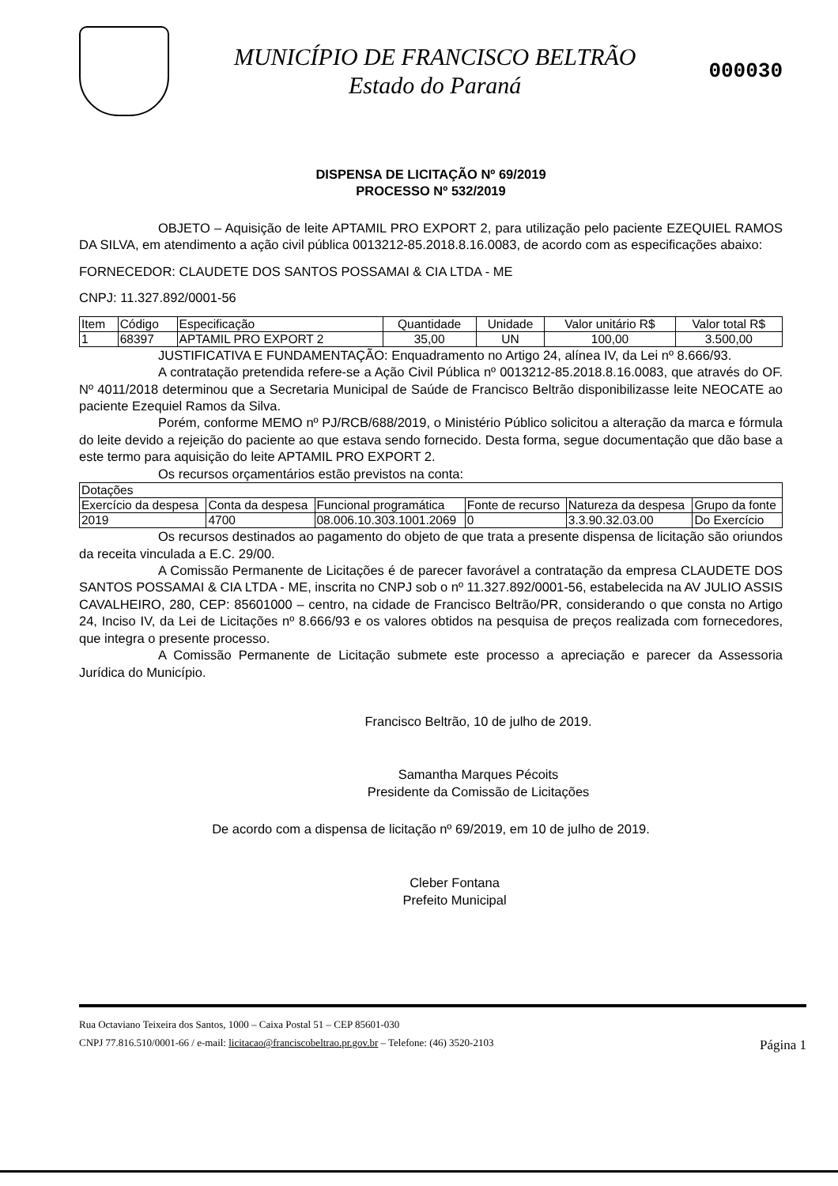MUNICÍPIO DE FRANCISCO BELTRÃO
Estado do Paraná
000030
DISPENSA DE LICITAÇÃO Nº 69/2019
PROCESSO Nº 532/2019
OBJETO – Aquisição de leite APTAMIL PRO EXPORT 2, para utilização pelo paciente EZEQUIEL RAMOS DA SILVA, em atendimento a ação civil pública 0013212-85.2018.8.16.0083, de acordo com as especificações abaixo:
FORNECEDOR: CLAUDETE DOS SANTOS POSSAMAI & CIA LTDA - ME
CNPJ: 11.327.892/0001-56
| Item | Código | Especificação | Quantidade | Unidade | Valor unitário R$ | Valor total R$ |
| --- | --- | --- | --- | --- | --- | --- |
| 1 | 68397 | APTAMIL PRO EXPORT 2 | 35,00 | UN | 100,00 | 3.500,00 |
JUSTIFICATIVA E FUNDAMENTAÇÃO: Enquadramento no Artigo 24, alínea IV, da Lei nº 8.666/93.
A contratação pretendida refere-se a Ação Civil Pública nº 0013212-85.2018.8.16.0083, que através do OF. Nº 4011/2018 determinou que a Secretaria Municipal de Saúde de Francisco Beltrão disponibilizasse leite NEOCATE ao paciente Ezequiel Ramos da Silva.
Porém, conforme MEMO nº PJ/RCB/688/2019, o Ministério Público solicitou a alteração da marca e fórmula do leite devido a rejeição do paciente ao que estava sendo fornecido. Desta forma, segue documentação que dão base a este termo para aquisição do leite APTAMIL PRO EXPORT 2.
Os recursos orçamentários estão previstos na conta:
| Dotações | | | | | |
| Exercício da despesa | Conta da despesa | Funcional programática | Fonte de recurso | Natureza da despesa | Grupo da fonte |
| 2019 | 4700 | 08.006.10.303.1001.2069 | 0 | 3.3.90.32.03.00 | Do Exercício |
Os recursos destinados ao pagamento do objeto de que trata a presente dispensa de licitação são oriundos da receita vinculada a E.C. 29/00.
A Comissão Permanente de Licitações é de parecer favorável a contratação da empresa CLAUDETE DOS SANTOS POSSAMAI & CIA LTDA - ME, inscrita no CNPJ sob o nº 11.327.892/0001-56, estabelecida na AV JULIO ASSIS CAVALHEIRO, 280, CEP: 85601000 – centro, na cidade de Francisco Beltrão/PR, considerando o que consta no Artigo 24, Inciso IV, da Lei de Licitações nº 8.666/93 e os valores obtidos na pesquisa de preços realizada com fornecedores, que integra o presente processo.
A Comissão Permanente de Licitação submete este processo a apreciação e parecer da Assessoria Jurídica do Município.
Francisco Beltrão, 10 de julho de 2019.
Samantha Marques Pécoits
Presidente da Comissão de Licitações
De acordo com a dispensa de licitação nº 69/2019, em 10 de julho de 2019.
Cleber Fontana
Prefeito Municipal
Rua Octaviano Teixeira dos Santos, 1000 – Caixa Postal 51 – CEP 85601-030
CNPJ 77.816.510/0001-66 / e-mail: licitacao@franciscobeltrao.pr.gov.br – Telefone: (46) 3520-2103 Página 1